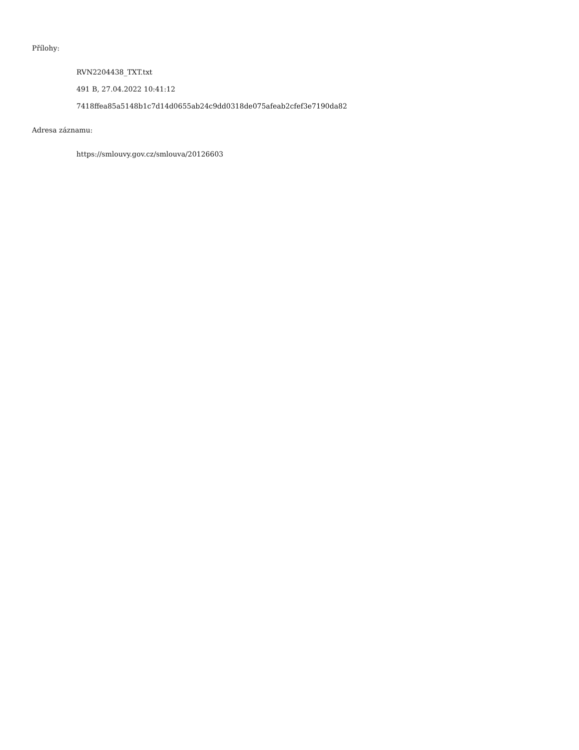Přílohy:
RVN2204438_TXT.txt
491 B, 27.04.2022 10:41:12
7418ffea85a5148b1c7d14d0655ab24c9dd0318de075afeab2cfef3e7190da82
Adresa záznamu:
https://smlouvy.gov.cz/smlouva/20126603